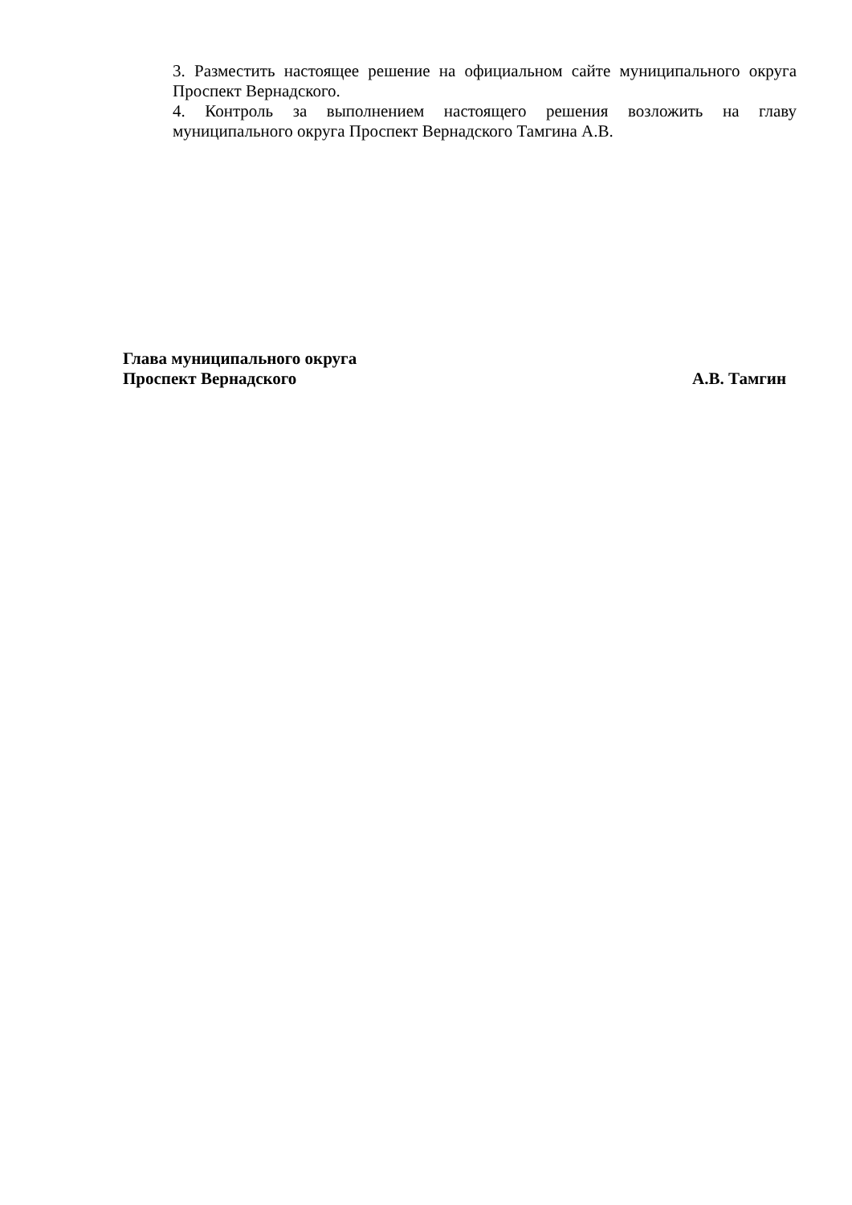3. Разместить настоящее решение на официальном сайте муниципального округа Проспект Вернадского.
4. Контроль за выполнением настоящего решения возложить на главу муниципального округа Проспект Вернадского Тамгина А.В.
Глава муниципального округа
Проспект Вернадского А.В. Тамгин